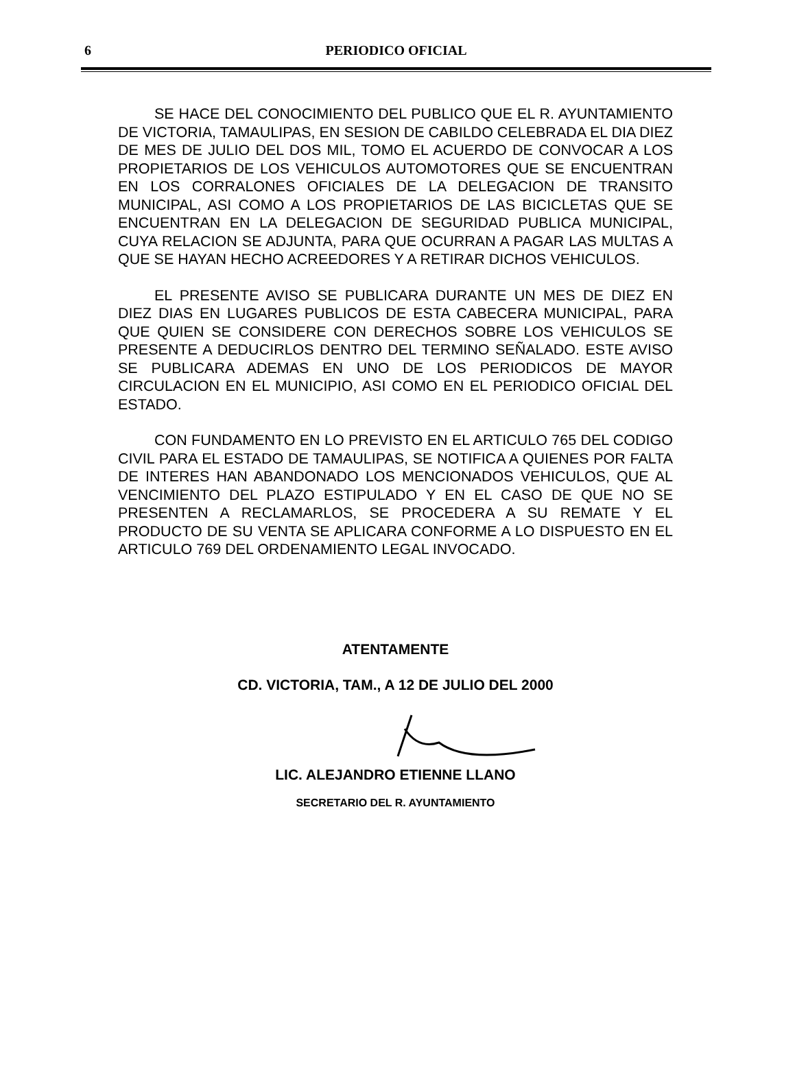6
PERIODICO OFICIAL
SE HACE DEL CONOCIMIENTO DEL PUBLICO QUE EL R. AYUNTAMIENTO DE VICTORIA, TAMAULIPAS, EN SESION DE CABILDO CELEBRADA EL DIA DIEZ DE MES DE JULIO DEL DOS MIL, TOMO EL ACUERDO DE CONVOCAR A LOS PROPIETARIOS DE LOS VEHICULOS AUTOMOTORES QUE SE ENCUENTRAN EN LOS CORRALONES OFICIALES DE LA DELEGACION DE TRANSITO MUNICIPAL, ASI COMO A LOS PROPIETARIOS DE LAS BICICLETAS QUE SE ENCUENTRAN EN LA DELEGACION DE SEGURIDAD PUBLICA MUNICIPAL, CUYA RELACION SE ADJUNTA, PARA QUE OCURRAN A PAGAR LAS MULTAS A QUE SE HAYAN HECHO ACREEDORES Y A RETIRAR DICHOS VEHICULOS.
EL PRESENTE AVISO SE PUBLICARA DURANTE UN MES DE DIEZ EN DIEZ DIAS EN LUGARES PUBLICOS DE ESTA CABECERA MUNICIPAL, PARA QUE QUIEN SE CONSIDERE CON DERECHOS SOBRE LOS VEHICULOS SE PRESENTE A DEDUCIRLOS DENTRO DEL TERMINO SEÑALADO. ESTE AVISO SE PUBLICARA ADEMAS EN UNO DE LOS PERIODICOS DE MAYOR CIRCULACION EN EL MUNICIPIO, ASI COMO EN EL PERIODICO OFICIAL DEL ESTADO.
CON FUNDAMENTO EN LO PREVISTO EN EL ARTICULO 765 DEL CODIGO CIVIL PARA EL ESTADO DE TAMAULIPAS, SE NOTIFICA A QUIENES POR FALTA DE INTERES HAN ABANDONADO LOS MENCIONADOS VEHICULOS, QUE AL VENCIMIENTO DEL PLAZO ESTIPULADO Y EN EL CASO DE QUE NO SE PRESENTEN A RECLAMARLOS, SE PROCEDERA A SU REMATE Y EL PRODUCTO DE SU VENTA SE APLICARA CONFORME A LO DISPUESTO EN EL ARTICULO 769 DEL ORDENAMIENTO LEGAL INVOCADO.
ATENTAMENTE
CD. VICTORIA, TAM., A 12 DE JULIO DEL 2000
LIC. ALEJANDRO ETIENNE LLANO
SECRETARIO DEL R. AYUNTAMIENTO